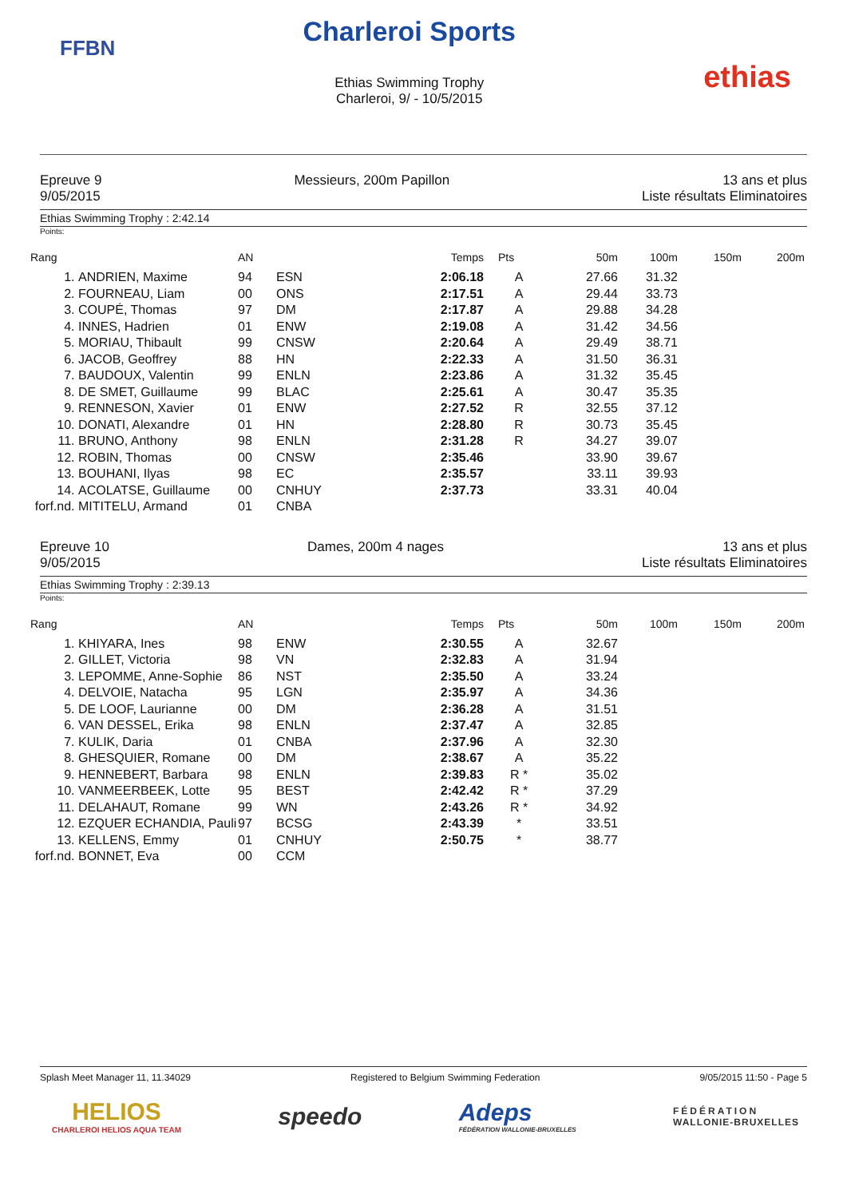FFBN
Charleroi Sports
Ethias Swimming Trophy
Charleroi, 9/ - 10/5/2015
ethias
Epreuve 9
9/05/2015
Messieurs, 200m Papillon 13 ans et plus
Liste résultats Eliminatoires
Ethias Swimming Trophy : 2:42.14
Points:
| Rang | | AN | | Temps | Pts | 50m | 100m | 150m | 200m |
| --- | --- | --- | --- | --- | --- | --- | --- | --- | --- |
| 1. | ANDRIEN, Maxime | 94 | ESN | 2:06.18 | A | 27.66 | 31.32 | | |
| 2. | FOURNEAU, Liam | 00 | ONS | 2:17.51 | A | 29.44 | 33.73 | | |
| 3. | COUPÉ, Thomas | 97 | DM | 2:17.87 | A | 29.88 | 34.28 | | |
| 4. | INNES, Hadrien | 01 | ENW | 2:19.08 | A | 31.42 | 34.56 | | |
| 5. | MORIAU, Thibault | 99 | CNSW | 2:20.64 | A | 29.49 | 38.71 | | |
| 6. | JACOB, Geoffrey | 88 | HN | 2:22.33 | A | 31.50 | 36.31 | | |
| 7. | BAUDOUX, Valentin | 99 | ENLN | 2:23.86 | A | 31.32 | 35.45 | | |
| 8. | DE SMET, Guillaume | 99 | BLAC | 2:25.61 | A | 30.47 | 35.35 | | |
| 9. | RENNESON, Xavier | 01 | ENW | 2:27.52 | R | 32.55 | 37.12 | | |
| 10. | DONATI, Alexandre | 01 | HN | 2:28.80 | R | 30.73 | 35.45 | | |
| 11. | BRUNO, Anthony | 98 | ENLN | 2:31.28 | R | 34.27 | 39.07 | | |
| 12. | ROBIN, Thomas | 00 | CNSW | 2:35.46 | | 33.90 | 39.67 | | |
| 13. | BOUHANI, Ilyas | 98 | EC | 2:35.57 | | 33.11 | 39.93 | | |
| 14. | ACOLATSE, Guillaume | 00 | CNHUY | 2:37.73 | | 33.31 | 40.04 | | |
| forf.nd. | MITITELU, Armand | 01 | CNBA | | | | | | |
Epreuve 10
9/05/2015
Dames, 200m 4 nages 13 ans et plus
Liste résultats Eliminatoires
Ethias Swimming Trophy : 2:39.13
Points:
| Rang | | AN | | Temps | Pts | 50m | 100m | 150m | 200m |
| --- | --- | --- | --- | --- | --- | --- | --- | --- | --- |
| 1. | KHIYARA, Ines | 98 | ENW | 2:30.55 | A | 32.67 | | | |
| 2. | GILLET, Victoria | 98 | VN | 2:32.83 | A | 31.94 | | | |
| 3. | LEPOMME, Anne-Sophie | 86 | NST | 2:35.50 | A | 33.24 | | | |
| 4. | DELVOIE, Natacha | 95 | LGN | 2:35.97 | A | 34.36 | | | |
| 5. | DE LOOF, Laurianne | 00 | DM | 2:36.28 | A | 31.51 | | | |
| 6. | VAN DESSEL, Erika | 98 | ENLN | 2:37.47 | A | 32.85 | | | |
| 7. | KULIK, Daria | 01 | CNBA | 2:37.96 | A | 32.30 | | | |
| 8. | GHESQUIER, Romane | 00 | DM | 2:38.67 | A | 35.22 | | | |
| 9. | HENNEBERT, Barbara | 98 | ENLN | 2:39.83 | R * | 35.02 | | | |
| 10. | VANMEERBEEK, Lotte | 95 | BEST | 2:42.42 | R * | 37.29 | | | |
| 11. | DELAHAUT, Romane | 99 | WN | 2:43.26 | R * | 34.92 | | | |
| 12. | EZQUER ECHANDIA, Pauli | 97 | BCSG | 2:43.39 | * | 33.51 | | | |
| 13. | KELLENS, Emmy | 01 | CNHUY | 2:50.75 | * | 38.77 | | | |
| forf.nd. | BONNET, Eva | 00 | CCM | | | | | | |
Splash Meet Manager 11, 11.34029 Registered to Belgium Swimming Federation 9/05/2015 11:50 - Page 5
HELIOS
CHARLEROI HELIOS AQUA TEAM
speedo
Adeps
FÉDÉRATION WALLONIE-BRUXELLES
FÉDÉRATION
WALLONIE-BRUXELLES